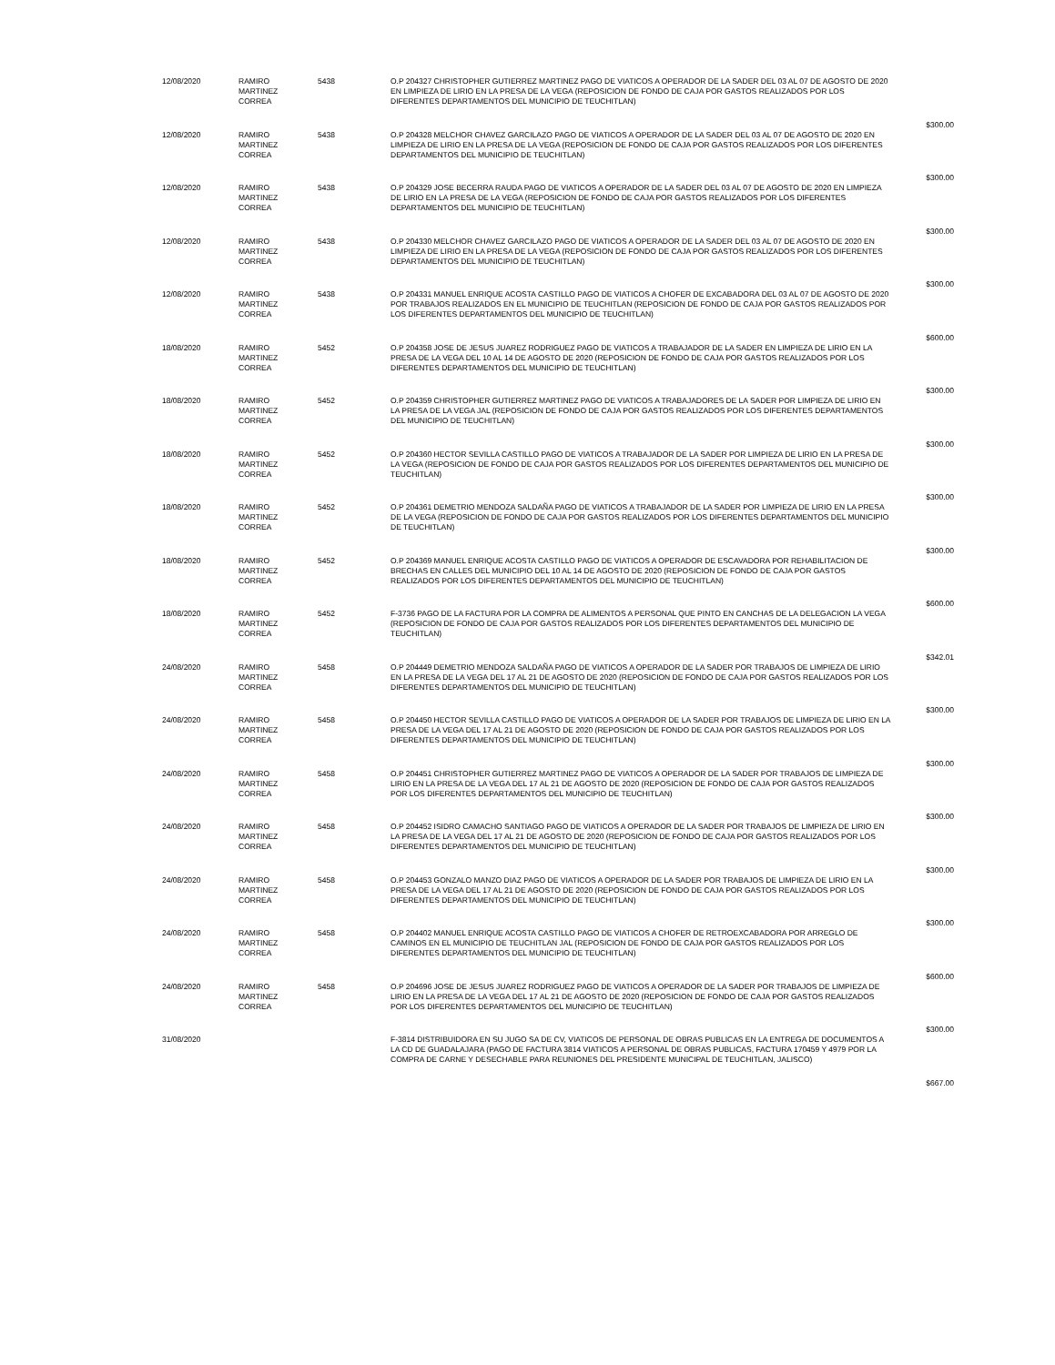| 12/08/2020 | RAMIRO MARTINEZ CORREA | 5438 | O.P 204327 CHRISTOPHER GUTIERREZ MARTINEZ PAGO DE VIATICOS A OPERADOR DE LA SADER DEL 03 AL 07 DE AGOSTO DE 2020 EN LIMPIEZA DE LIRIO EN LA PRESA DE LA VEGA (REPOSICION DE FONDO DE CAJA POR GASTOS REALIZADOS POR LOS DIFERENTES DEPARTAMENTOS DEL MUNICIPIO DE TEUCHITLAN) | $300.00 |
| 12/08/2020 | RAMIRO MARTINEZ CORREA | 5438 | O.P 204328 MELCHOR CHAVEZ GARCILAZO PAGO DE VIATICOS A OPERADOR DE LA SADER DEL 03 AL 07 DE AGOSTO DE 2020 EN LIMPIEZA DE LIRIO EN LA PRESA DE LA VEGA (REPOSICION DE FONDO DE CAJA POR GASTOS REALIZADOS POR LOS DIFERENTES DEPARTAMENTOS DEL MUNICIPIO DE TEUCHITLAN) | $300.00 |
| 12/08/2020 | RAMIRO MARTINEZ CORREA | 5438 | O.P 204329 JOSE BECERRA RAUDA PAGO DE VIATICOS A OPERADOR DE LA SADER DEL 03 AL 07 DE AGOSTO DE 2020 EN LIMPIEZA DE LIRIO EN LA PRESA DE LA VEGA (REPOSICION DE FONDO DE CAJA POR GASTOS REALIZADOS POR LOS DIFERENTES DEPARTAMENTOS DEL MUNICIPIO DE TEUCHITLAN) | $300.00 |
| 12/08/2020 | RAMIRO MARTINEZ CORREA | 5438 | O.P 204330 MELCHOR CHAVEZ GARCILAZO PAGO DE VIATICOS A OPERADOR DE LA SADER DEL 03 AL 07 DE AGOSTO DE 2020 EN LIMPIEZA DE LIRIO EN LA PRESA DE LA VEGA (REPOSICION DE FONDO DE CAJA POR GASTOS REALIZADOS POR LOS DIFERENTES DEPARTAMENTOS DEL MUNICIPIO DE TEUCHITLAN) | $300.00 |
| 12/08/2020 | RAMIRO MARTINEZ CORREA | 5438 | O.P 204331 MANUEL ENRIQUE ACOSTA CASTILLO PAGO DE VIATICOS A CHOFER DE EXCABADORA DEL 03 AL 07 DE AGOSTO DE 2020 POR TRABAJOS REALIZADOS EN EL MUNICIPIO DE TEUCHITLAN (REPOSICION DE FONDO DE CAJA POR GASTOS REALIZADOS POR LOS DIFERENTES DEPARTAMENTOS DEL MUNICIPIO DE TEUCHITLAN) | $600.00 |
| 18/08/2020 | RAMIRO MARTINEZ CORREA | 5452 | O.P 204358 JOSE DE JESUS JUAREZ RODRIGUEZ PAGO DE VIATICOS A TRABAJADOR DE LA SADER EN LIMPIEZA DE LIRIO EN LA PRESA DE LA VEGA DEL 10 AL 14 DE AGOSTO DE 2020 (REPOSICION DE FONDO DE CAJA POR GASTOS REALIZADOS POR LOS DIFERENTES DEPARTAMENTOS DEL MUNICIPIO DE TEUCHITLAN) | $300.00 |
| 18/08/2020 | RAMIRO MARTINEZ CORREA | 5452 | O.P 204359 CHRISTOPHER GUTIERREZ MARTINEZ PAGO DE VIATICOS A TRABAJADORES DE LA SADER POR LIMPIEZA DE LIRIO EN LA PRESA DE LA VEGA JAL (REPOSICION DE FONDO DE CAJA POR GASTOS REALIZADOS POR LOS DIFERENTES DEPARTAMENTOS DEL MUNICIPIO DE TEUCHITLAN) | $300.00 |
| 18/08/2020 | RAMIRO MARTINEZ CORREA | 5452 | O.P 204360 HECTOR SEVILLA CASTILLO PAGO DE VIATICOS A TRABAJADOR DE LA SADER POR LIMPIEZA DE LIRIO EN LA PRESA DE LA VEGA (REPOSICION DE FONDO DE CAJA POR GASTOS REALIZADOS POR LOS DIFERENTES DEPARTAMENTOS DEL MUNICIPIO DE TEUCHITLAN) | $300.00 |
| 18/08/2020 | RAMIRO MARTINEZ CORREA | 5452 | O.P 204361 DEMETRIO MENDOZA SALDAÑA PAGO DE VIATICOS A TRABAJADOR DE LA SADER POR LIMPIEZA DE LIRIO EN LA PRESA DE LA VEGA (REPOSICION DE FONDO DE CAJA POR GASTOS REALIZADOS POR LOS DIFERENTES DEPARTAMENTOS DEL MUNICIPIO DE TEUCHITLAN) | $300.00 |
| 18/08/2020 | RAMIRO MARTINEZ CORREA | 5452 | O.P 204369 MANUEL ENRIQUE ACOSTA CASTILLO PAGO DE VIATICOS A OPERADOR DE ESCAVADORA POR REHABILITACION DE BRECHAS EN CALLES DEL MUNICIPIO DEL 10 AL 14 DE AGOSTO DE 2020 (REPOSICION DE FONDO DE CAJA POR GASTOS REALIZADOS POR LOS DIFERENTES DEPARTAMENTOS DEL MUNICIPIO DE TEUCHITLAN) | $600.00 |
| 18/08/2020 | RAMIRO MARTINEZ CORREA | 5452 | F-3736 PAGO DE LA FACTURA POR LA COMPRA DE ALIMENTOS A PERSONAL QUE PINTO EN CANCHAS DE LA DELEGACION LA VEGA (REPOSICION DE FONDO DE CAJA POR GASTOS REALIZADOS POR LOS DIFERENTES DEPARTAMENTOS DEL MUNICIPIO DE TEUCHITLAN) | $342.01 |
| 24/08/2020 | RAMIRO MARTINEZ CORREA | 5458 | O.P 204449 DEMETRIO MENDOZA SALDAÑA PAGO DE VIATICOS A OPERADOR DE LA SADER POR TRABAJOS DE LIMPIEZA DE LIRIO EN LA PRESA DE LA VEGA DEL 17 AL 21 DE AGOSTO DE 2020 (REPOSICION DE FONDO DE CAJA POR GASTOS REALIZADOS POR LOS DIFERENTES DEPARTAMENTOS DEL MUNICIPIO DE TEUCHITLAN) | $300.00 |
| 24/08/2020 | RAMIRO MARTINEZ CORREA | 5458 | O.P 204450 HECTOR SEVILLA CASTILLO PAGO DE VIATICOS A OPERADOR DE LA SADER POR TRABAJOS DE LIMPIEZA DE LIRIO EN LA PRESA DE LA VEGA DEL 17 AL 21 DE AGOSTO DE 2020 (REPOSICION DE FONDO DE CAJA POR GASTOS REALIZADOS POR LOS DIFERENTES DEPARTAMENTOS DEL MUNICIPIO DE TEUCHITLAN) | $300.00 |
| 24/08/2020 | RAMIRO MARTINEZ CORREA | 5458 | O.P 204451 CHRISTOPHER GUTIERREZ MARTINEZ PAGO DE VIATICOS A OPERADOR DE LA SADER POR TRABAJOS DE LIMPIEZA DE LIRIO EN LA PRESA DE LA VEGA DEL 17 AL 21 DE AGOSTO DE 2020 (REPOSICION DE FONDO DE CAJA POR GASTOS REALIZADOS POR LOS DIFERENTES DEPARTAMENTOS DEL MUNICIPIO DE TEUCHITLAN) | $300.00 |
| 24/08/2020 | RAMIRO MARTINEZ CORREA | 5458 | O.P 204452 ISIDRO CAMACHO SANTIAGO PAGO DE VIATICOS A OPERADOR DE LA SADER POR TRABAJOS DE LIMPIEZA DE LIRIO EN LA PRESA DE LA VEGA DEL 17 AL 21 DE AGOSTO DE 2020 (REPOSICION DE FONDO DE CAJA POR GASTOS REALIZADOS POR LOS DIFERENTES DEPARTAMENTOS DEL MUNICIPIO DE TEUCHITLAN) | $300.00 |
| 24/08/2020 | RAMIRO MARTINEZ CORREA | 5458 | O.P 204453 GONZALO MANZO DIAZ PAGO DE VIATICOS A OPERADOR DE LA SADER POR TRABAJOS DE LIMPIEZA DE LIRIO EN LA PRESA DE LA VEGA DEL 17 AL 21 DE AGOSTO DE 2020 (REPOSICION DE FONDO DE CAJA POR GASTOS REALIZADOS POR LOS DIFERENTES DEPARTAMENTOS DEL MUNICIPIO DE TEUCHITLAN) | $300.00 |
| 24/08/2020 | RAMIRO MARTINEZ CORREA | 5458 | O.P 204402 MANUEL ENRIQUE ACOSTA CASTILLO PAGO DE VIATICOS A CHOFER DE RETROEXCABADORA POR ARREGLO DE CAMINOS EN EL MUNICIPIO DE TEUCHITLAN JAL (REPOSICION DE FONDO DE CAJA POR GASTOS REALIZADOS POR LOS DIFERENTES DEPARTAMENTOS DEL MUNICIPIO DE TEUCHITLAN) | $600.00 |
| 24/08/2020 | RAMIRO MARTINEZ CORREA | 5458 | O.P 204696 JOSE DE JESUS JUAREZ RODRIGUEZ PAGO DE VIATICOS A OPERADOR DE LA SADER POR TRABAJOS DE LIMPIEZA DE LIRIO EN LA PRESA DE LA VEGA DEL 17 AL 21 DE AGOSTO DE 2020 (REPOSICION DE FONDO DE CAJA POR GASTOS REALIZADOS POR LOS DIFERENTES DEPARTAMENTOS DEL MUNICIPIO DE TEUCHITLAN) | $300.00 |
| 31/08/2020 | | | F-3814 DISTRIBUIDORA EN SU JUGO SA DE CV, VIATICOS DE PERSONAL DE OBRAS PUBLICAS EN LA ENTREGA DE DOCUMENTOS A LA CD DE GUADALAJARA (PAGO DE FACTURA 3814 VIATICOS A PERSONAL DE OBRAS PUBLICAS, FACTURA 170459 Y 4979 POR LA COMPRA DE CARNE Y DESECHABLE PARA REUNIONES DEL PRESIDENTE MUNICIPAL DE TEUCHITLAN, JALISCO) | $667.00 |